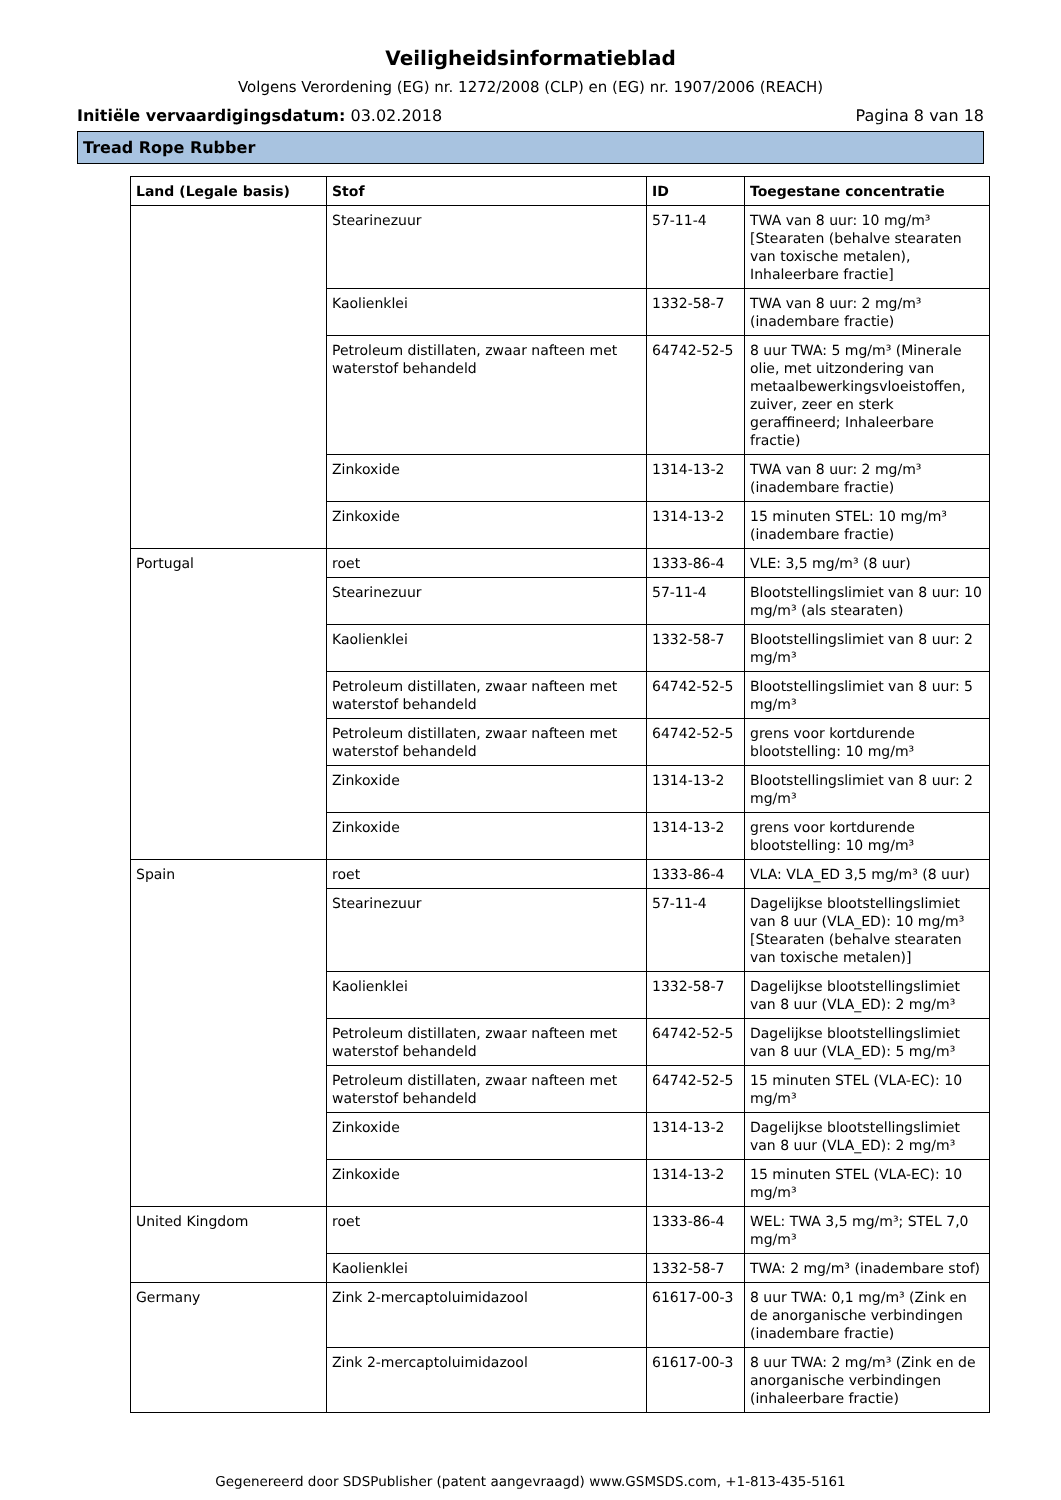Veiligheidsinformatieblad
Volgens Verordening (EG) nr. 1272/2008 (CLP) en (EG) nr. 1907/2006 (REACH)
Initiële vervaardigingsdatum: 03.02.2018 Pagina 8 van 18
Tread Rope Rubber
| Land (Legale basis) | Stof | ID | Toegestane concentratie |
| --- | --- | --- | --- |
| | Stearinezuur | 57-11-4 | TWA van 8 uur: 10 mg/m³ [Stearaten (behalve stearaten van toxische metalen), Inhaleerbare fractie] |
| | Kaolienklei | 1332-58-7 | TWA van 8 uur: 2 mg/m³ (inadembare fractie) |
| | Petroleum distillaten, zwaar nafteen met waterstof behandeld | 64742-52-5 | 8 uur TWA: 5 mg/m³ (Minerale olie, met uitzondering van metaalbewerkingsvloeistoffen, zuiver, zeer en sterk geraffineerd; Inhaleerbare fractie) |
| | Zinkoxide | 1314-13-2 | TWA van 8 uur: 2 mg/m³ (inadembare fractie) |
| | Zinkoxide | 1314-13-2 | 15 minuten STEL: 10 mg/m³ (inadembare fractie) |
| Portugal | roet | 1333-86-4 | VLE: 3,5 mg/m³ (8 uur) |
| | Stearinezuur | 57-11-4 | Blootstellingslimiet van 8 uur: 10 mg/m³ (als stearaten) |
| | Kaolienklei | 1332-58-7 | Blootstellingslimiet van 8 uur: 2 mg/m³ |
| | Petroleum distillaten, zwaar nafteen met waterstof behandeld | 64742-52-5 | Blootstellingslimiet van 8 uur: 5 mg/m³ |
| | Petroleum distillaten, zwaar nafteen met waterstof behandeld | 64742-52-5 | grens voor kortdurende blootstelling: 10 mg/m³ |
| | Zinkoxide | 1314-13-2 | Blootstellingslimiet van 8 uur: 2 mg/m³ |
| | Zinkoxide | 1314-13-2 | grens voor kortdurende blootstelling: 10 mg/m³ |
| Spain | roet | 1333-86-4 | VLA: VLA_ED 3,5 mg/m³ (8 uur) |
| | Stearinezuur | 57-11-4 | Dagelijkse blootstellingslimiet van 8 uur (VLA_ED): 10 mg/m³ [Stearaten (behalve stearaten van toxische metalen)] |
| | Kaolienklei | 1332-58-7 | Dagelijkse blootstellingslimiet van 8 uur (VLA_ED): 2 mg/m³ |
| | Petroleum distillaten, zwaar nafteen met waterstof behandeld | 64742-52-5 | Dagelijkse blootstellingslimiet van 8 uur (VLA_ED): 5 mg/m³ |
| | Petroleum distillaten, zwaar nafteen met waterstof behandeld | 64742-52-5 | 15 minuten STEL (VLA-EC): 10 mg/m³ |
| | Zinkoxide | 1314-13-2 | Dagelijkse blootstellingslimiet van 8 uur (VLA_ED): 2 mg/m³ |
| | Zinkoxide | 1314-13-2 | 15 minuten STEL (VLA-EC): 10 mg/m³ |
| United Kingdom | roet | 1333-86-4 | WEL: TWA 3,5 mg/m³; STEL 7,0 mg/m³ |
| | Kaolienklei | 1332-58-7 | TWA: 2 mg/m³ (inadembare stof) |
| Germany | Zink 2-mercaptoluimidazool | 61617-00-3 | 8 uur TWA: 0,1 mg/m³ (Zink en de anorganische verbindingen (inadembare fractie) |
| | Zink 2-mercaptoluimidazool | 61617-00-3 | 8 uur TWA: 2 mg/m³ (Zink en de anorganische verbindingen (inhaleerbare fractie) |
Gegenereerd door SDSPublisher (patent aangevraagd) www.GSMSDS.com, +1-813-435-5161